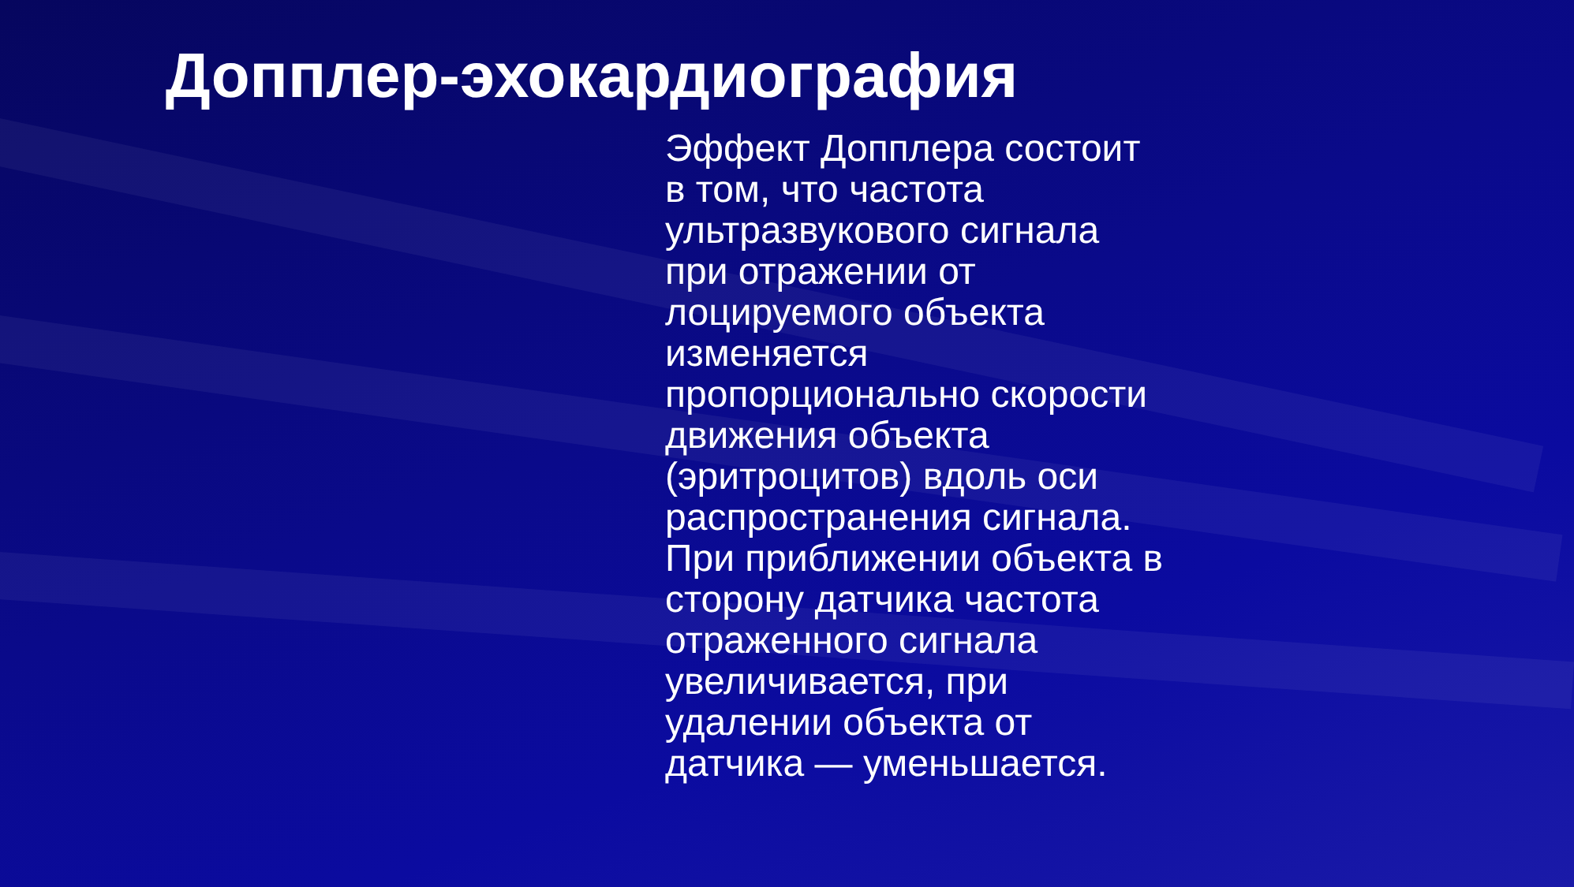Допплер-эхокардиография
Эффект Допплера состоит в том, что частота ультразвукового сигнала при отражении от лоцируемого объекта изменяется пропорционально скорости движения объекта (эритроцитов) вдоль оси распространения сигнала. При приближении объекта в сторону датчика частота отраженного сигнала увеличивается, при удалении объекта от датчика — уменьшается.